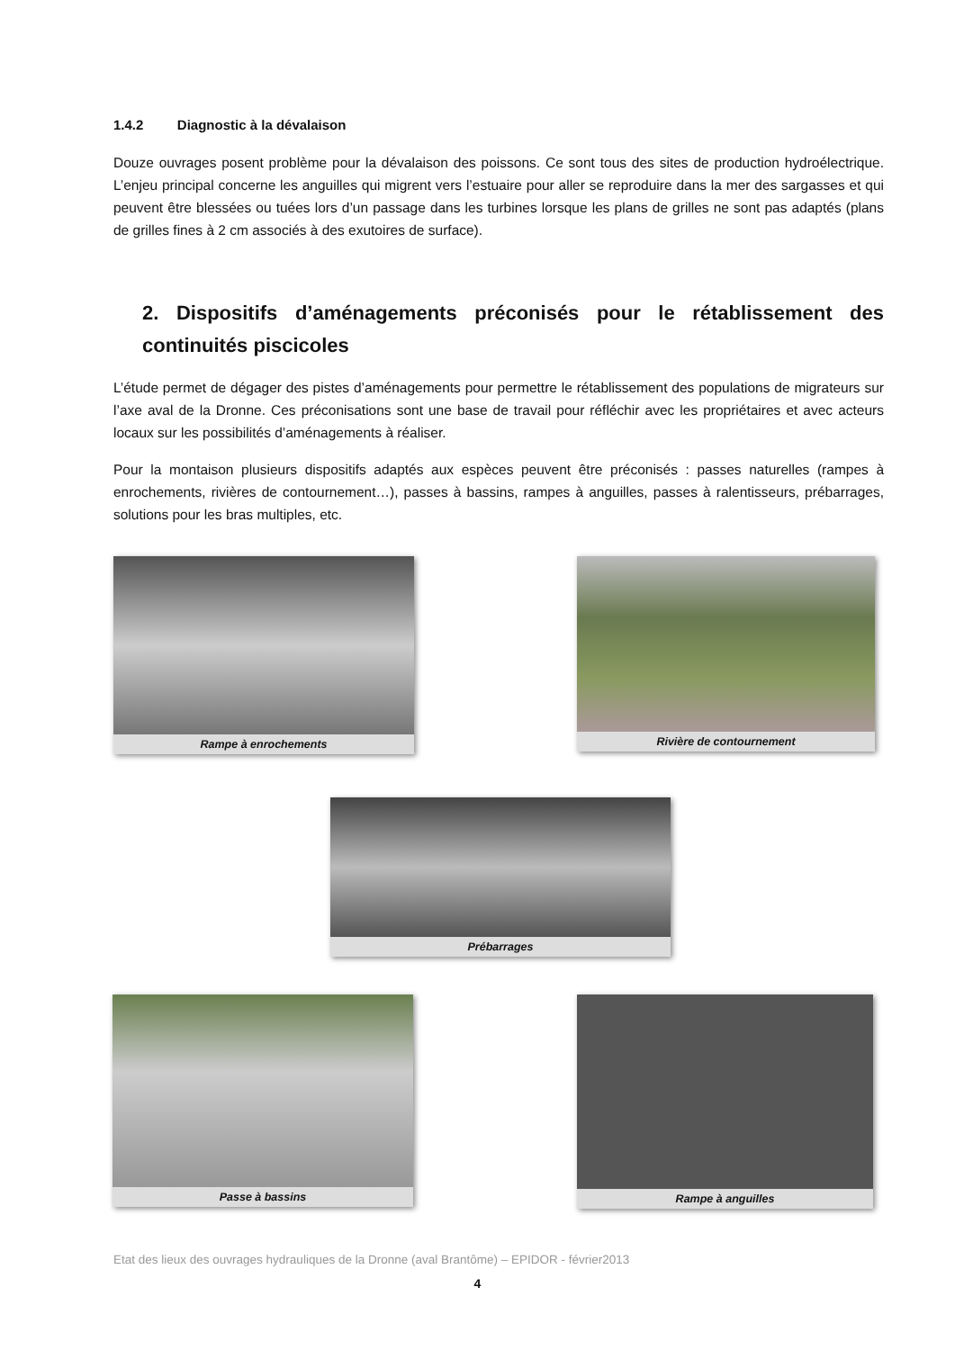1.4.2 Diagnostic à la dévalaison
Douze ouvrages posent problème pour la dévalaison des poissons. Ce sont tous des sites de production hydroélectrique. L’enjeu principal concerne les anguilles qui migrent vers l’estuaire pour aller se reproduire dans la mer des sargasses et qui peuvent être blessées ou tuées lors d’un passage dans les turbines lorsque les plans de grilles ne sont pas adaptés (plans de grilles fines à 2 cm associés à des exutoires de surface).
2. Dispositifs d’aménagements préconisés pour le rétablissement des continuités piscicoles
L’étude permet de dégager des pistes d’aménagements pour permettre le rétablissement des populations de migrateurs sur l’axe aval de la Dronne. Ces préconisations sont une base de travail pour réfléchir avec les propriétaires et avec acteurs locaux sur les possibilités d’aménagements à réaliser.
Pour la montaison plusieurs dispositifs adaptés aux espèces peuvent être préconisés : passes naturelles (rampes à enrochements, rivières de contournement…), passes à bassins, rampes à anguilles, passes à ralentisseurs, prébarrages, solutions pour les bras multiples, etc.
Rampe à enrochements Rivière de contournement
Prébarrages
Passe à bassins Rampe à anguilles
Etat des lieux des ouvrages hydrauliques de la Dronne (aval Brantôme) – EPIDOR - février2013
4